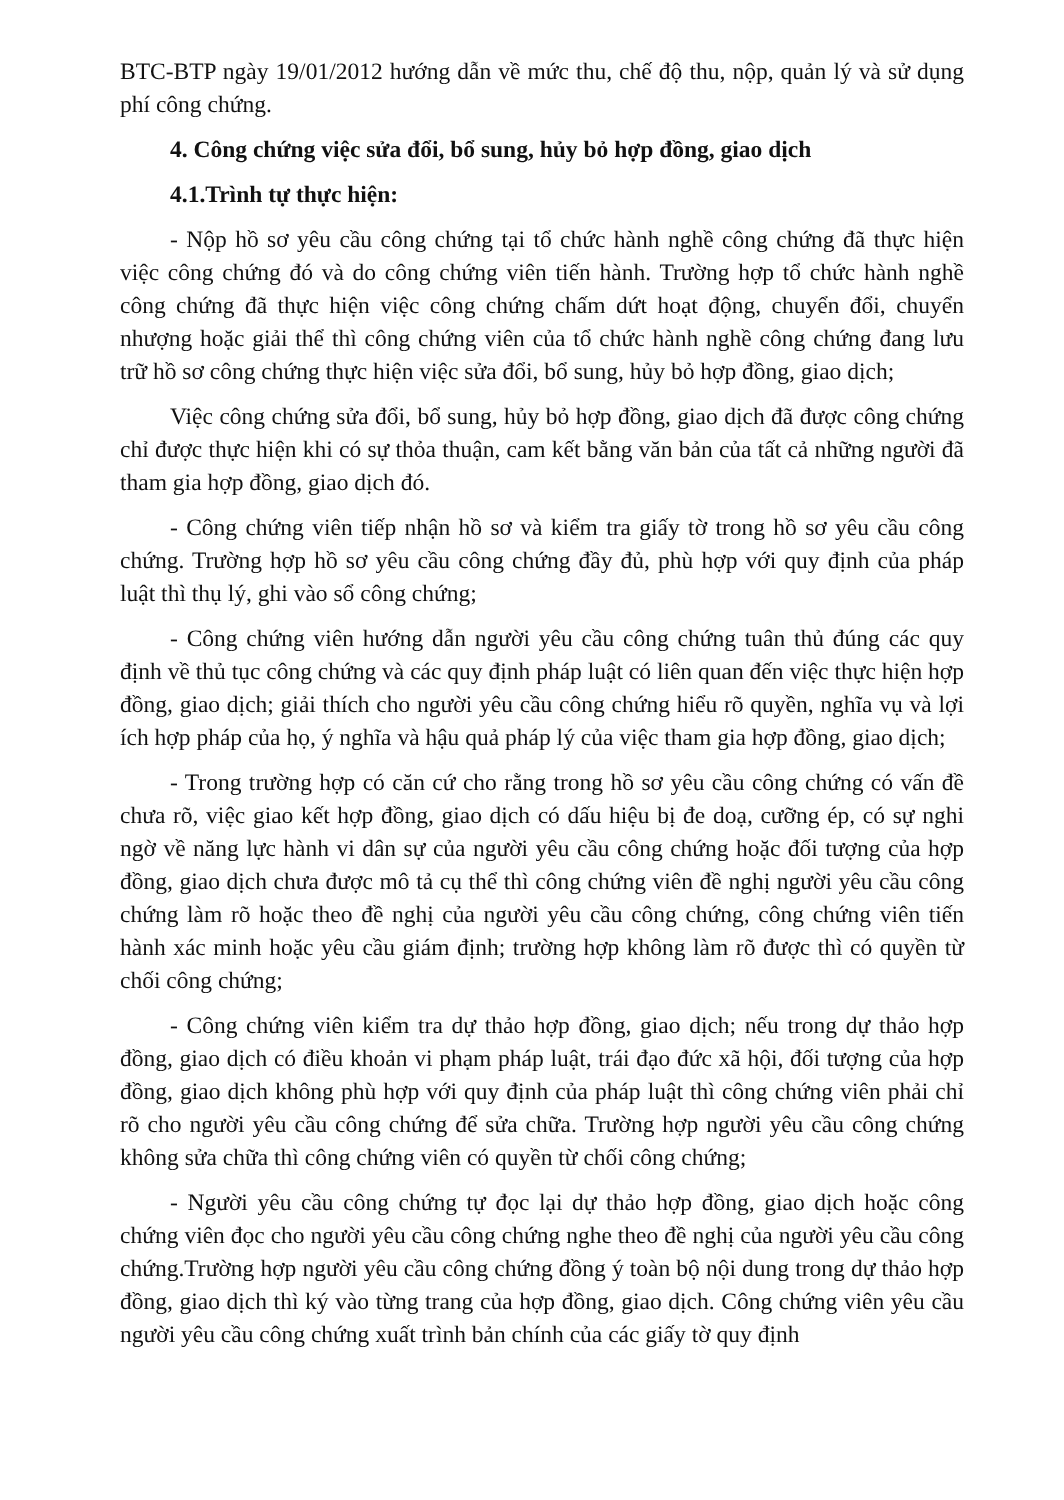BTC-BTP ngày 19/01/2012 hướng dẫn về mức thu, chế độ thu, nộp, quản lý và sử dụng phí công chứng.
4. Công chứng việc sửa đổi, bổ sung, hủy bỏ hợp đồng, giao dịch
4.1.Trình tự thực hiện:
- Nộp hồ sơ yêu cầu công chứng tại tổ chức hành nghề công chứng đã thực hiện việc công chứng đó và do công chứng viên tiến hành. Trường hợp tổ chức hành nghề công chứng đã thực hiện việc công chứng chấm dứt hoạt động, chuyển đổi, chuyển nhượng hoặc giải thể thì công chứng viên của tổ chức hành nghề công chứng đang lưu trữ hồ sơ công chứng thực hiện việc sửa đổi, bổ sung, hủy bỏ hợp đồng, giao dịch;
Việc công chứng sửa đổi, bổ sung, hủy bỏ hợp đồng, giao dịch đã được công chứng chỉ được thực hiện khi có sự thỏa thuận, cam kết bằng văn bản của tất cả những người đã tham gia hợp đồng, giao dịch đó.
- Công chứng viên tiếp nhận hồ sơ và kiểm tra giấy tờ trong hồ sơ yêu cầu công chứng. Trường hợp hồ sơ yêu cầu công chứng đầy đủ, phù hợp với quy định của pháp luật thì thụ lý, ghi vào sổ công chứng;
- Công chứng viên hướng dẫn người yêu cầu công chứng tuân thủ đúng các quy định về thủ tục công chứng và các quy định pháp luật có liên quan đến việc thực hiện hợp đồng, giao dịch; giải thích cho người yêu cầu công chứng hiểu rõ quyền, nghĩa vụ và lợi ích hợp pháp của họ, ý nghĩa và hậu quả pháp lý của việc tham gia hợp đồng, giao dịch;
- Trong trường hợp có căn cứ cho rằng trong hồ sơ yêu cầu công chứng có vấn đề chưa rõ, việc giao kết hợp đồng, giao dịch có dấu hiệu bị đe doạ, cưỡng ép, có sự nghi ngờ về năng lực hành vi dân sự của người yêu cầu công chứng hoặc đối tượng của hợp đồng, giao dịch chưa được mô tả cụ thể thì công chứng viên đề nghị người yêu cầu công chứng làm rõ hoặc theo đề nghị của người yêu cầu công chứng, công chứng viên tiến hành xác minh hoặc yêu cầu giám định; trường hợp không làm rõ được thì có quyền từ chối công chứng;
- Công chứng viên kiểm tra dự thảo hợp đồng, giao dịch; nếu trong dự thảo hợp đồng, giao dịch có điều khoản vi phạm pháp luật, trái đạo đức xã hội, đối tượng của hợp đồng, giao dịch không phù hợp với quy định của pháp luật thì công chứng viên phải chỉ rõ cho người yêu cầu công chứng để sửa chữa. Trường hợp người yêu cầu công chứng không sửa chữa thì công chứng viên có quyền từ chối công chứng;
- Người yêu cầu công chứng tự đọc lại dự thảo hợp đồng, giao dịch hoặc công chứng viên đọc cho người yêu cầu công chứng nghe theo đề nghị của người yêu cầu công chứng.Trường hợp người yêu cầu công chứng đồng ý toàn bộ nội dung trong dự thảo hợp đồng, giao dịch thì ký vào từng trang của hợp đồng, giao dịch. Công chứng viên yêu cầu người yêu cầu công chứng xuất trình bản chính của các giấy tờ quy định